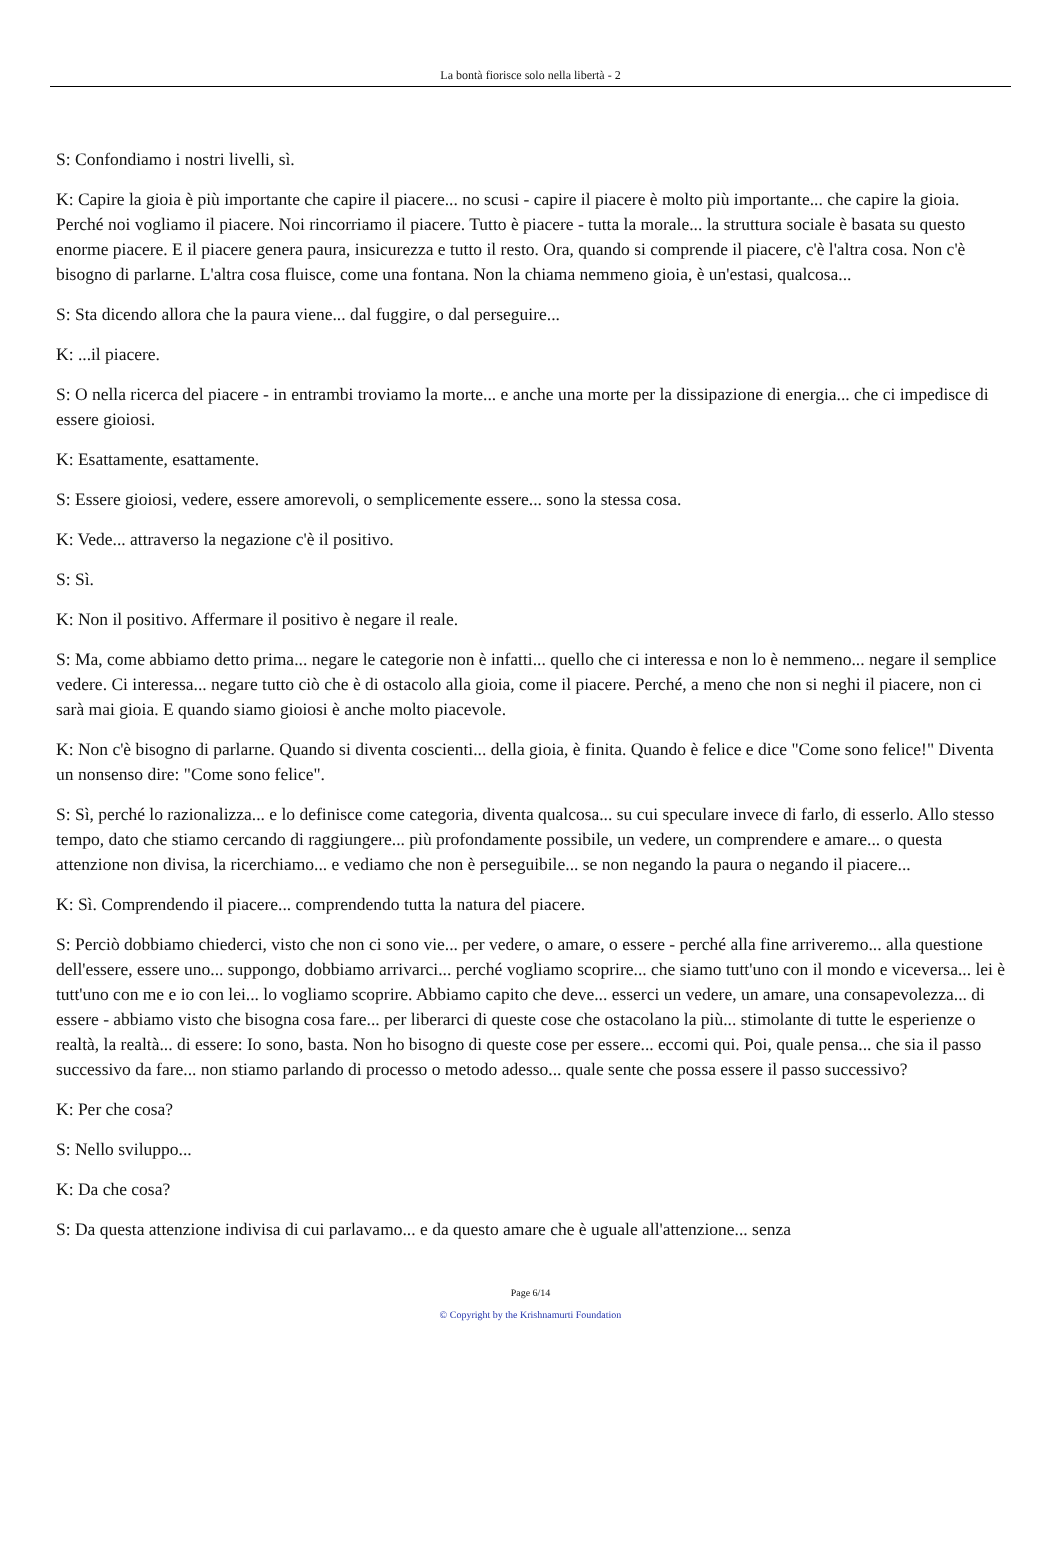La bontà fiorisce solo nella libertà - 2
S: Confondiamo i nostri livelli, sì.
K: Capire la gioia è più importante che capire il piacere... no scusi - capire il piacere è molto più importante... che capire la gioia. Perché noi vogliamo il piacere. Noi rincorriamo il piacere. Tutto è piacere - tutta la morale... la struttura sociale è basata su questo enorme piacere. E il piacere genera paura, insicurezza e tutto il resto. Ora, quando si comprende il piacere, c'è l'altra cosa. Non c'è bisogno di parlarne. L'altra cosa fluisce, come una fontana. Non la chiama nemmeno gioia, è un'estasi, qualcosa...
S: Sta dicendo allora che la paura viene... dal fuggire, o dal perseguire...
K: ...il piacere.
S: O nella ricerca del piacere - in entrambi troviamo la morte... e anche una morte per la dissipazione di energia... che ci impedisce di essere gioiosi.
K: Esattamente, esattamente.
S: Essere gioiosi, vedere, essere amorevoli, o semplicemente essere... sono la stessa cosa.
K: Vede... attraverso la negazione c'è il positivo.
S: Sì.
K: Non il positivo. Affermare il positivo è negare il reale.
S: Ma, come abbiamo detto prima... negare le categorie non è infatti... quello che ci interessa e non lo è nemmeno... negare il semplice vedere. Ci interessa... negare tutto ciò che è di ostacolo alla gioia, come il piacere. Perché, a meno che non si neghi il piacere, non ci sarà mai gioia. E quando siamo gioiosi è anche molto piacevole.
K: Non c'è bisogno di parlarne. Quando si diventa coscienti... della gioia, è finita. Quando è felice e dice "Come sono felice!" Diventa un nonsenso dire: "Come sono felice".
S: Sì, perché lo razionalizza... e lo definisce come categoria, diventa qualcosa... su cui speculare invece di farlo, di esserlo. Allo stesso tempo, dato che stiamo cercando di raggiungere... più profondamente possibile, un vedere, un comprendere e amare... o questa attenzione non divisa, la ricerchiamo... e vediamo che non è perseguibile... se non negando la paura o negando il piacere...
K: Sì. Comprendendo il piacere... comprendendo tutta la natura del piacere.
S: Perciò dobbiamo chiederci, visto che non ci sono vie... per vedere, o amare, o essere - perché alla fine arriveremo... alla questione dell'essere, essere uno... suppongo, dobbiamo arrivarci... perché vogliamo scoprire... che siamo tutt'uno con il mondo e viceversa... lei è tutt'uno con me e io con lei... lo vogliamo scoprire. Abbiamo capito che deve... esserci un vedere, un amare, una consapevolezza... di essere - abbiamo visto che bisogna cosa fare... per liberarci di queste cose che ostacolano la più... stimolante di tutte le esperienze o realtà, la realtà... di essere: Io sono, basta. Non ho bisogno di queste cose per essere... eccomi qui. Poi, quale pensa... che sia il passo successivo da fare... non stiamo parlando di processo o metodo adesso... quale sente che possa essere il passo successivo?
K: Per che cosa?
S: Nello sviluppo...
K: Da che cosa?
S: Da questa attenzione indivisa di cui parlavamo... e da questo amare che è uguale all'attenzione... senza
Page 6/14
© Copyright by the Krishnamurti Foundation